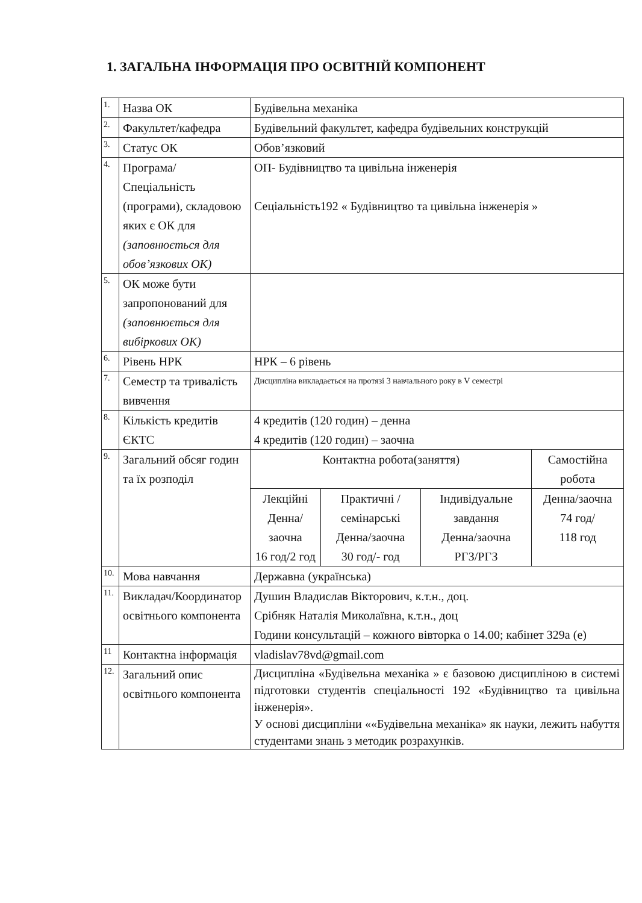1. ЗАГАЛЬНА ІНФОРМАЦІЯ ПРО ОСВІТНІЙ КОМПОНЕНТ
| 1. | Назва ОК | Будівельна механіка | | | |
| 2. | Факультет/кафедра | Будівельний факультет, кафедра будівельних конструкцій | | | |
| 3. | Статус ОК | Обов’язковий | | | |
| 4. | Програма/Спеціальність (програми), складовою яких є ОК для (заповнюється для обов’язкових ОК) | ОП- Будівництво та цивільна інженерія Сеціальність192 « Будівництво та цивільна інженерія » | | | |
| 5. | ОК може бути запропонований для (заповнюється для вибіркових ОК) | | | | |
| 6. | Рівень НРК | НРК – 6 рівень | | | |
| 7. | Семестр та тривалість вивчення | Дисципліна викладається на протязі 3 навчального року в V семестрі | | | |
| 8. | Кількість кредитів ЄКТС | 4 кредитів (120 годин) – денна 4 кредитів (120 годин) – заочна | | | |
| 9. | Загальний обсяг годин та їх розподіл | Контактна робота(заняття) | | | Самостійна робота |
| | | Лекційні Денна/заочна 16 год/2 год | Практичні /семінарські Денна/заочна 30 год/- год | Індивідуальне завдання Денна/заочна РГЗ/РГЗ | Денна/заочна 74 год/ 118 год |
| 10. | Мова навчання | Державна (українська) | | | |
| 11. | Викладач/Координатор освітнього компонента | Душин Владислав Вікторович, к.т.н., доц. Срібняк Наталія Миколаївна, к.т.н., доц Години консультацій – кожного вівторка о 14.00; кабінет 329а (е) | | | |
| 11 | Контактна інформація | vladislav78vd@gmail.com | | | |
| 12. | Загальний опис освітнього компонента | Дисципліна «Будівельна механіка » є базовою дисципліною в системі підготовки студентів спеціальності 192 «Будівництво та цивільна інженерія». У основі дисципліни ««Будівельна механіка» як науки, лежить набуття студентами знань з методик розрахунків. | | | |